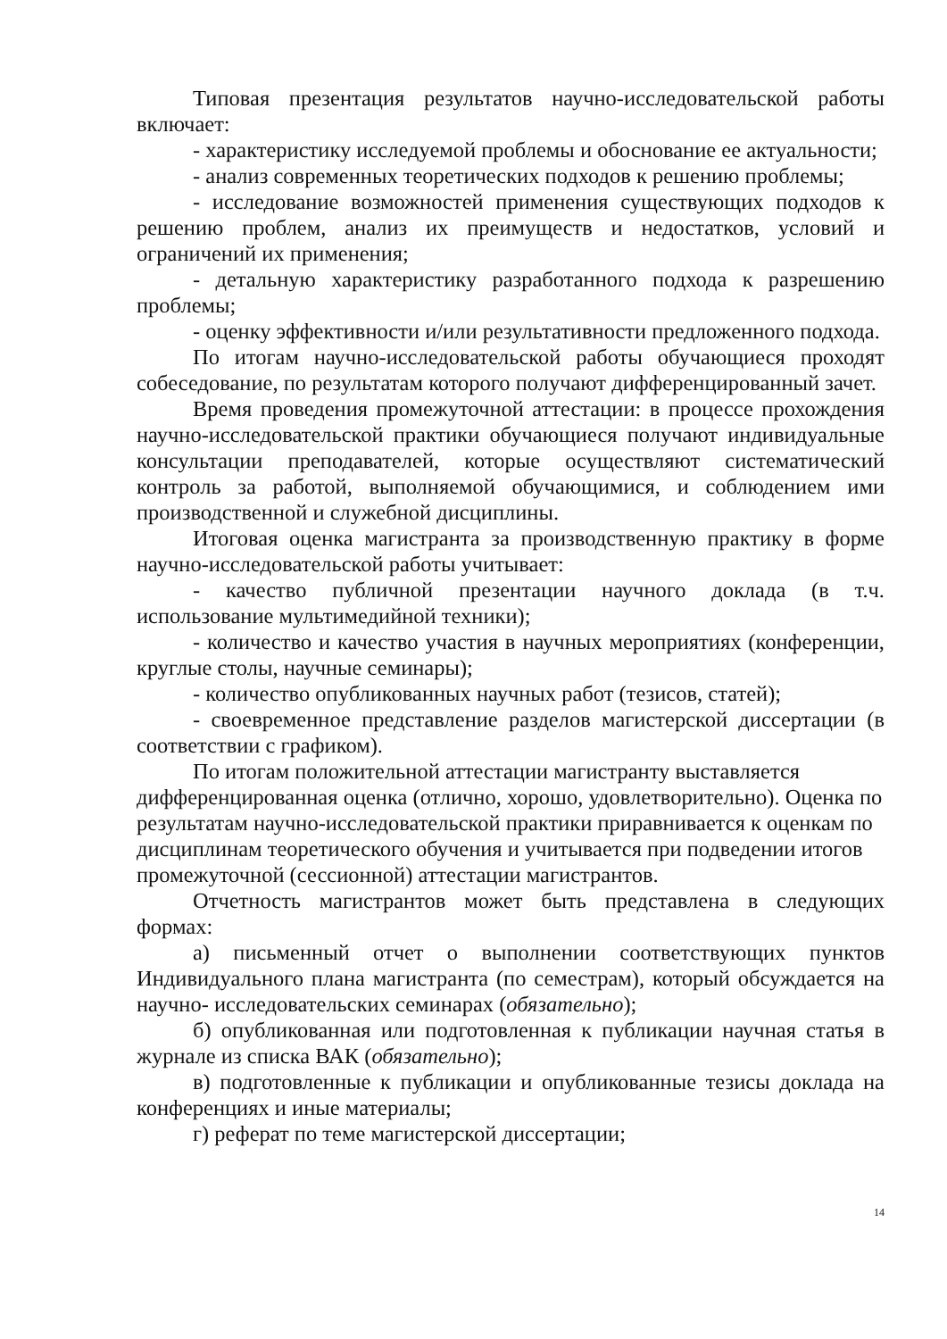Типовая презентация результатов научно-исследовательской работы включает:
- характеристику исследуемой проблемы и обоснование ее актуальности;
- анализ современных теоретических подходов к решению проблемы;
- исследование возможностей применения существующих подходов к решению проблем, анализ их преимуществ и недостатков, условий и ограничений их применения;
- детальную характеристику разработанного подхода к разрешению проблемы;
- оценку эффективности и/или результативности предложенного подхода.
По итогам научно-исследовательской работы обучающиеся проходят собеседование, по результатам которого получают дифференцированный зачет.
Время проведения промежуточной аттестации: в процессе прохождения научно-исследовательской практики обучающиеся получают индивидуальные консультации преподавателей, которые осуществляют систематический контроль за работой, выполняемой обучающимися, и соблюдением ими производственной и служебной дисциплины.
Итоговая оценка магистранта за производственную практику в форме научно-исследовательской работы учитывает:
- качество публичной презентации научного доклада (в т.ч. использование мультимедийной техники);
- количество и качество участия в научных мероприятиях (конференции, круглые столы, научные семинары);
- количество опубликованных научных работ (тезисов, статей);
- своевременное представление разделов магистерской диссертации (в соответствии с графиком).
По итогам положительной аттестации магистранту выставляется дифференцированная оценка (отлично, хорошо, удовлетворительно). Оценка по результатам научно-исследовательской практики приравнивается к оценкам по дисциплинам теоретического обучения и учитывается при подведении итогов промежуточной (сессионной) аттестации магистрантов.
Отчетность магистрантов может быть представлена в следующих формах:
а) письменный отчет о выполнении соответствующих пунктов Индивидуального плана магистранта (по семестрам), который обсуждается на научно- исследовательских семинарах (обязательно);
б) опубликованная или подготовленная к публикации научная статья в журнале из списка ВАК (обязательно);
в) подготовленные к публикации и опубликованные тезисы доклада на конференциях и иные материалы;
г) реферат по теме магистерской диссертации;
14